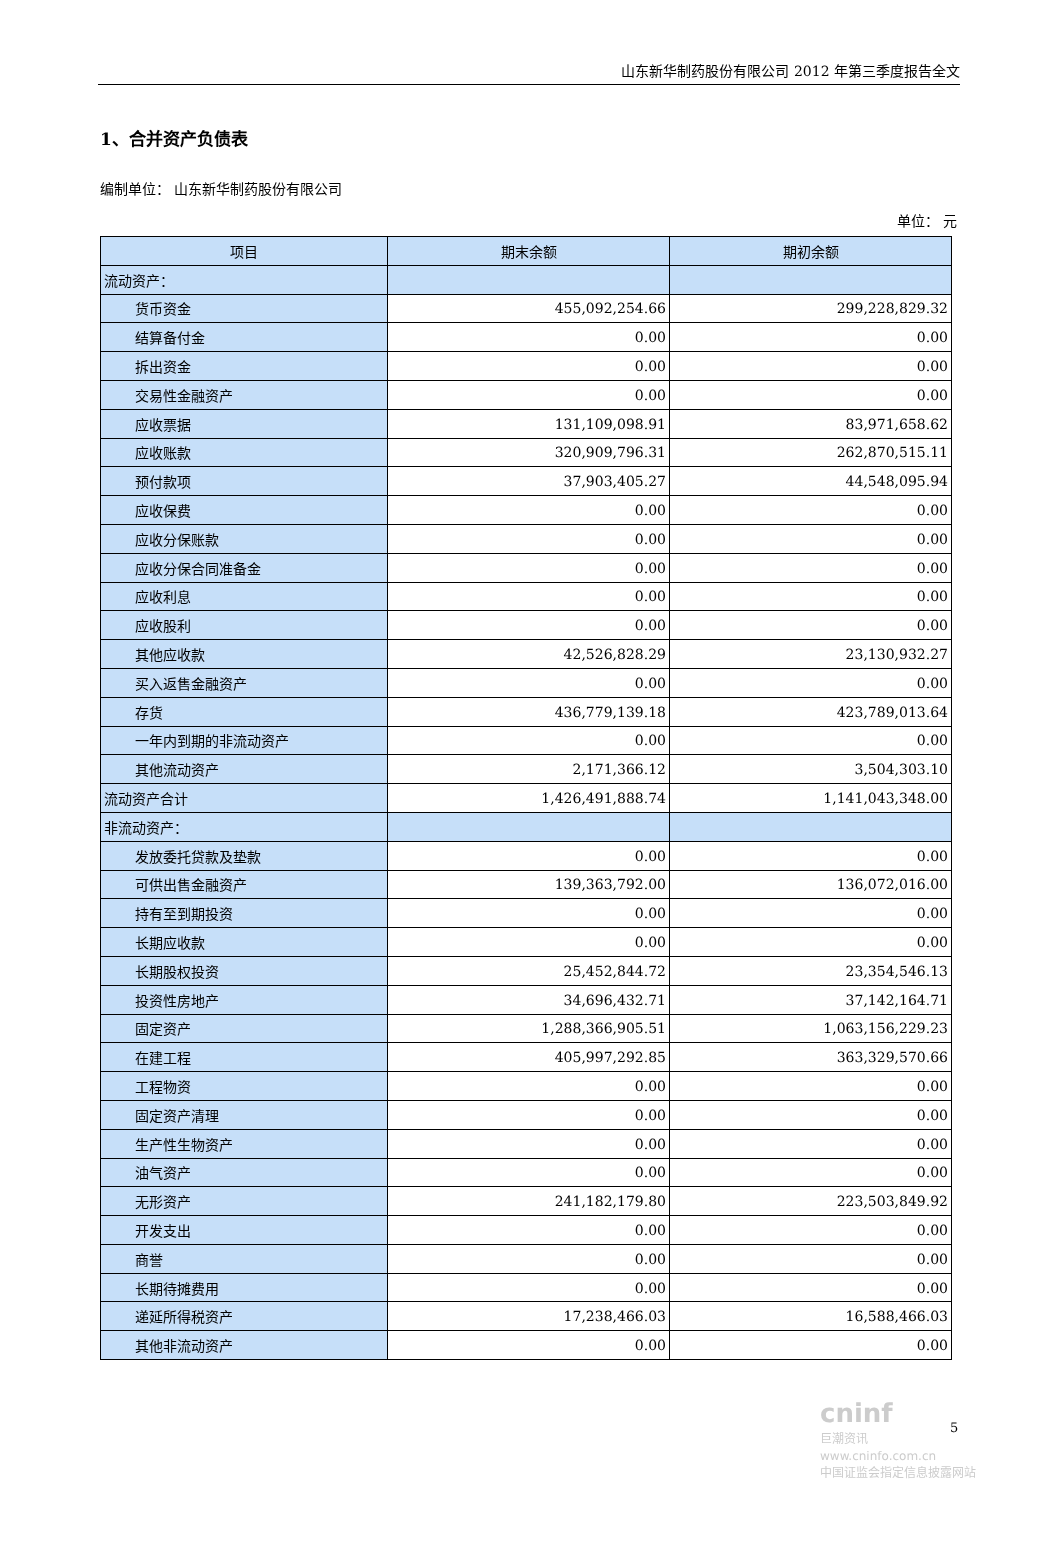山东新华制药股份有限公司 2012 年第三季度报告全文
1、合并资产负债表
编制单位： 山东新华制药股份有限公司
单位： 元
| 项目 | 期末余额 | 期初余额 |
| --- | --- | --- |
| 流动资产： | | |
| 货币资金 | 455,092,254.66 | 299,228,829.32 |
| 结算备付金 | 0.00 | 0.00 |
| 拆出资金 | 0.00 | 0.00 |
| 交易性金融资产 | 0.00 | 0.00 |
| 应收票据 | 131,109,098.91 | 83,971,658.62 |
| 应收账款 | 320,909,796.31 | 262,870,515.11 |
| 预付款项 | 37,903,405.27 | 44,548,095.94 |
| 应收保费 | 0.00 | 0.00 |
| 应收分保账款 | 0.00 | 0.00 |
| 应收分保合同准备金 | 0.00 | 0.00 |
| 应收利息 | 0.00 | 0.00 |
| 应收股利 | 0.00 | 0.00 |
| 其他应收款 | 42,526,828.29 | 23,130,932.27 |
| 买入返售金融资产 | 0.00 | 0.00 |
| 存货 | 436,779,139.18 | 423,789,013.64 |
| 一年内到期的非流动资产 | 0.00 | 0.00 |
| 其他流动资产 | 2,171,366.12 | 3,504,303.10 |
| 流动资产合计 | 1,426,491,888.74 | 1,141,043,348.00 |
| 非流动资产： | | |
| 发放委托贷款及垫款 | 0.00 | 0.00 |
| 可供出售金融资产 | 139,363,792.00 | 136,072,016.00 |
| 持有至到期投资 | 0.00 | 0.00 |
| 长期应收款 | 0.00 | 0.00 |
| 长期股权投资 | 25,452,844.72 | 23,354,546.13 |
| 投资性房地产 | 34,696,432.71 | 37,142,164.71 |
| 固定资产 | 1,288,366,905.51 | 1,063,156,229.23 |
| 在建工程 | 405,997,292.85 | 363,329,570.66 |
| 工程物资 | 0.00 | 0.00 |
| 固定资产清理 | 0.00 | 0.00 |
| 生产性生物资产 | 0.00 | 0.00 |
| 油气资产 | 0.00 | 0.00 |
| 无形资产 | 241,182,179.80 | 223,503,849.92 |
| 开发支出 | 0.00 | 0.00 |
| 商誉 | 0.00 | 0.00 |
| 长期待摊费用 | 0.00 | 0.00 |
| 递延所得税资产 | 17,238,466.03 | 16,588,466.03 |
| 其他非流动资产 | 0.00 | 0.00 |
5
cninf
巨潮资讯
www.cninfo.com.cn
中国证监会指定信息披露网站